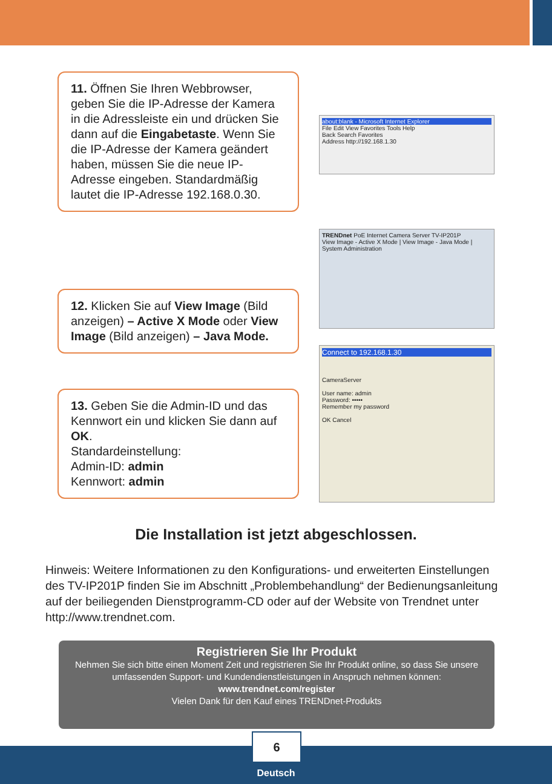11. Öffnen Sie Ihren Webbrowser, geben Sie die IP-Adresse der Kamera in die Adressleiste ein und drücken Sie dann auf die Eingabetaste. Wenn Sie die IP-Adresse der Kamera geändert haben, müssen Sie die neue IP-Adresse eingeben. Standardmäßig lautet die IP-Adresse 192.168.0.30.
about:blank - Microsoft Internet Explorer
File Edit View Favorites Tools Help
Back Search Favorites
Address http://192.168.1.30
TRENDnet PoE Internet Camera Server TV-IP201P
View Image - Active X Mode | View Image - Java Mode | System Administration
12. Klicken Sie auf View Image (Bild anzeigen) – Active X Mode oder View Image (Bild anzeigen) – Java Mode.
Connect to 192.168.1.30
CameraServer
User name: admin
Password: •••••
Remember my password
OK Cancel
13. Geben Sie die Admin-ID und das Kennwort ein und klicken Sie dann auf OK.
Standardeinstellung:
Admin-ID: admin
Kennwort: admin
Die Installation ist jetzt abgeschlossen.
Hinweis: Weitere Informationen zu den Konfigurations- und erweiterten Einstellungen des TV-IP201P finden Sie im Abschnitt „Problembehandlung“ der Bedienungsanleitung auf der beiliegenden Dienstprogramm-CD oder auf der Website von Trendnet unter http://www.trendnet.com.
Registrieren Sie Ihr Produkt
Nehmen Sie sich bitte einen Moment Zeit und registrieren Sie Ihr Produkt online, so dass Sie unsere umfassenden Support- und Kundendienstleistungen in Anspruch nehmen können: www.trendnet.com/register
Vielen Dank für den Kauf eines TRENDnet-Produkts
6
Deutsch